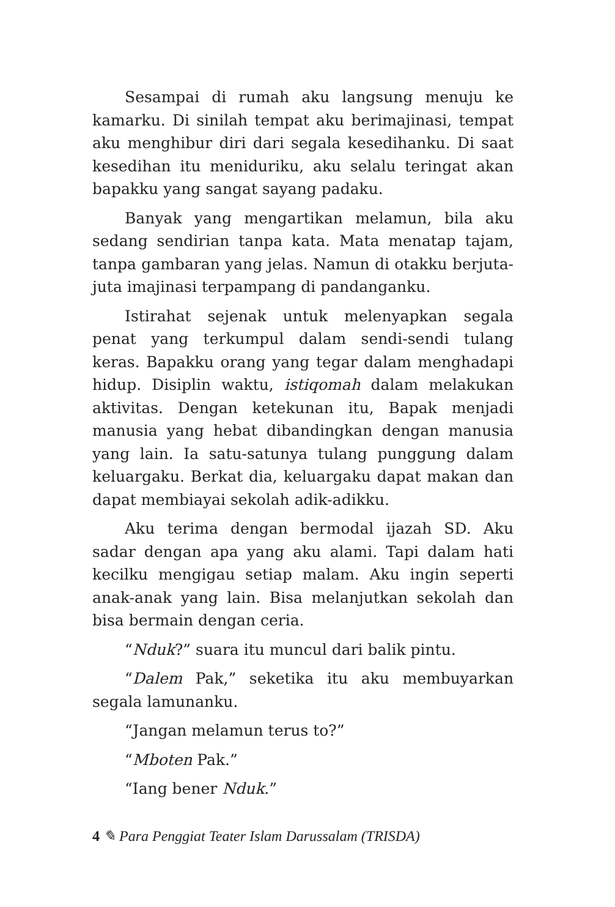Sesampai di rumah aku langsung menuju ke kamarku. Di sinilah tempat aku berimajinasi, tempat aku menghibur diri dari segala kesedihanku. Di saat kesedihan itu meniduriku, aku selalu teringat akan bapakku yang sangat sayang padaku.
Banyak yang mengartikan melamun, bila aku sedang sendirian tanpa kata. Mata menatap tajam, tanpa gambaran yang jelas. Namun di otakku berjuta-juta imajinasi terpampang di pandanganku.
Istirahat sejenak untuk melenyapkan segala penat yang terkumpul dalam sendi-sendi tulang keras. Bapakku orang yang tegar dalam menghadapi hidup. Disiplin waktu, istiqomah dalam melakukan aktivitas. Dengan ketekunan itu, Bapak menjadi manusia yang hebat dibandingkan dengan manusia yang lain. Ia satu-satunya tulang punggung dalam keluargaku. Berkat dia, keluargaku dapat makan dan dapat membiayai sekolah adik-adikku.
Aku terima dengan bermodal ijazah SD. Aku sadar dengan apa yang aku alami. Tapi dalam hati kecilku mengigau setiap malam. Aku ingin seperti anak-anak yang lain. Bisa melanjutkan sekolah dan bisa bermain dengan ceria.
“Nduk?” suara itu muncul dari balik pintu.
“Dalem Pak,” seketika itu aku membuyarkan segala lamunanku.
“Jangan melamun terus to?”
“Mboten Pak.”
“Iang bener Nduk.”
4 ✎ Para Penggiat Teater Islam Darussalam (TRISDA)